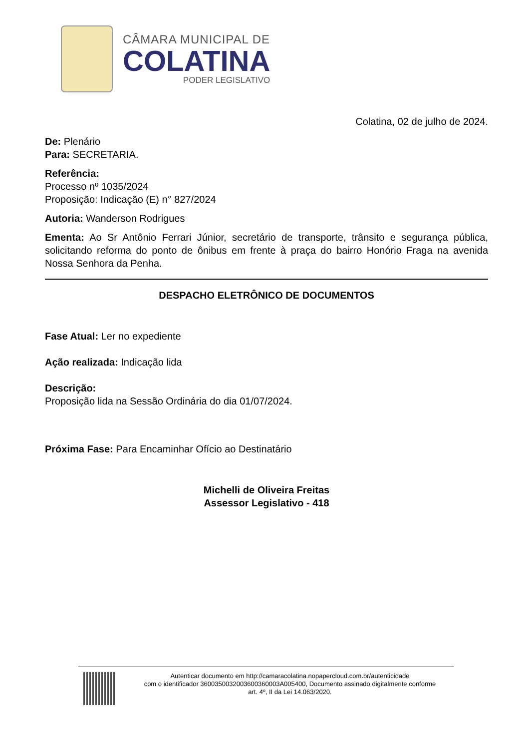CÂMARA MUNICIPAL DE
COLATINA
PODER LEGISLATIVO
Colatina, 02 de julho de 2024.
De: Plenário
Para: SECRETARIA.
Referência:
Processo nº 1035/2024
Proposição: Indicação (E) n° 827/2024
Autoria: Wanderson Rodrigues
Ementa: Ao Sr Antônio Ferrari Júnior, secretário de transporte, trânsito e segurança pública, solicitando reforma do ponto de ônibus em frente à praça do bairro Honório Fraga na avenida Nossa Senhora da Penha.
DESPACHO ELETRÔNICO DE DOCUMENTOS
Fase Atual: Ler no expediente
Ação realizada: Indicação lida
Descrição:
Proposição lida na Sessão Ordinária do dia 01/07/2024.
Próxima Fase: Para Encaminhar Ofício ao Destinatário
Michelli de Oliveira Freitas
Assessor Legislativo - 418
Autenticar documento em http://camaracolatina.nopapercloud.com.br/autenticidade
com o identificador 3600350032003600360003A005400, Documento assinado digitalmente conforme
art. 4º, II da Lei 14.063/2020.